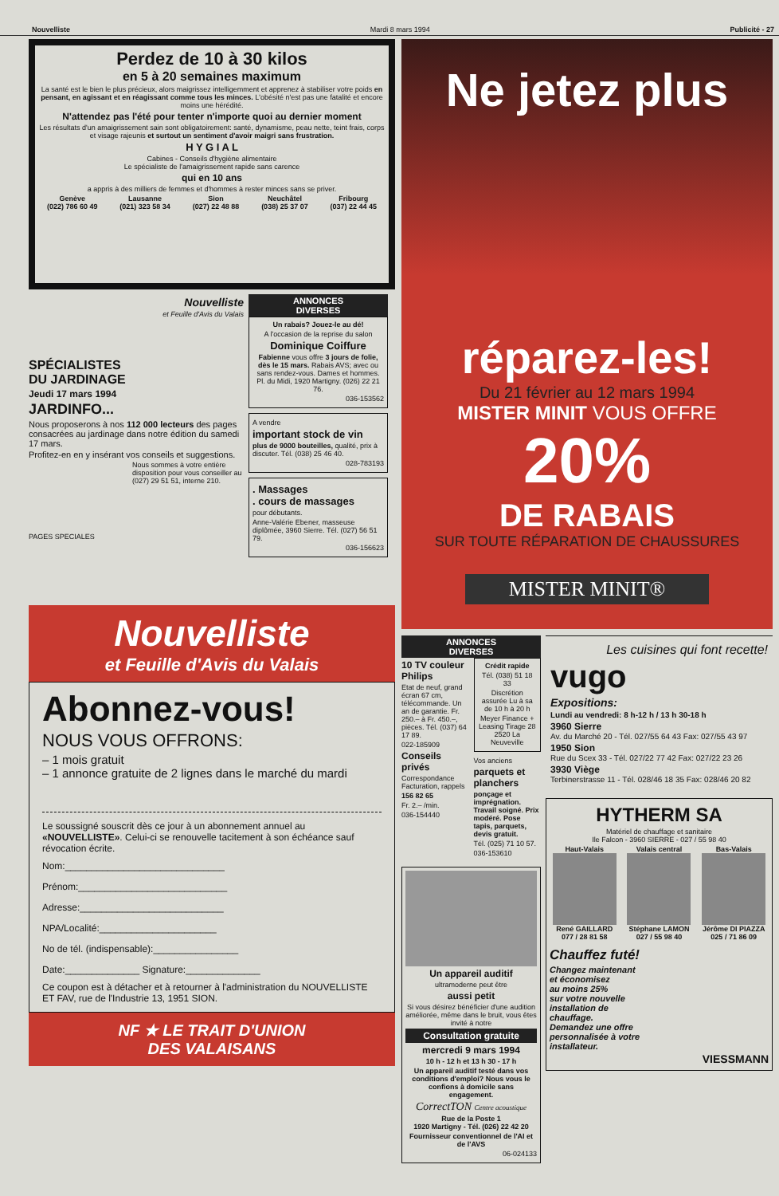Nouvelliste Mardi 8 mars 1994 Publicité - 27
Perdez de 10 à 30 kilos
en 5 à 20 semaines maximum
La santé est le bien le plus précieux, alors maigrissez intelligemment et apprenez à stabiliser votre poids en pensant, en agissant et en réagissant comme tous les minces. L'obésité n'est pas une fatalité et encore moins une hérédité.
N'attendez pas l'été pour tenter n'importe quoi au dernier moment
Les résultats d'un amaigrissement sain sont obligatoirement: santé, dynamisme, peau nette, teint frais, corps et visage rajeunis et surtout un sentiment d'avoir maigri sans frustration.
H Y G I A L
Cabines - Conseils d'hygiène alimentaire
Le spécialiste de l'amaigrissement rapide sans carence
qui en 10 ans
a appris à des milliers de femmes et d'hommes à rester minces sans se priver.
Genève
(022) 786 60 49 Lausanne
(021) 323 58 34 Sion
(027) 22 48 88 Neuchâtel
(038) 25 37 07 Fribourg
(037) 22 44 45
Nouvelliste
et Feuille d'Avis du Valais
SPÉCIALISTES
DU JARDINAGE
Jeudi 17 mars 1994
JARDINFO...
Nous proposerons à nos 112 000 lecteurs des pages consacrées au jardinage dans notre édition du samedi 17 mars.
Profitez-en en y insérant vos conseils et suggestions.
Nous sommes à votre entière disposition pour vous conseiller au (027) 29 51 51, interne 210.
PAGES SPECIALES
ANNONCES
DIVERSES
Un rabais? Jouez-le au dé!
A l'occasion de la reprise du salon
Dominique Coiffure
Fabienne vous offre 3 jours de folie, dès le 15 mars. Rabais AVS; avec ou sans rendez-vous. Dames et hommes. Pl. du Midi, 1920 Martigny. (026) 22 21 76.
036-153562
A vendre
important stock de vin
plus de 9000 bouteilles, qualité, prix à discuter. Tél. (038) 25 46 40.
028-783193
. Massages
. cours de massages
pour débutants.
Anne-Valérie Ebener, masseuse diplômée, 3960 Sierre. Tél. (027) 56 51 79.
036-156623
Nouvelliste
et Feuille d'Avis du Valais
Abonnez-vous!
NOUS VOUS OFFRONS:
– 1 mois gratuit
– 1 annonce gratuite de 2 lignes dans le marché du mardi
Le soussigné souscrit dès ce jour à un abonnement annuel au «NOUVELLISTE». Celui-ci se renouvelle tacitement à son échéance sauf révocation écrite.
Nom:______________________________
Prénom:____________________________
Adresse:___________________________
NPA/Localité:______________________
No de tél. (indispensable):________________
Date:______________ Signature:______________
Ce coupon est à détacher et à retourner à l'administration du NOUVELLISTE ET FAV, rue de l'Industrie 13, 1951 SION.
NF ★ LE TRAIT D'UNION
DES VALAISANS
Ne jetez plus
réparez-les!
Du 21 février au 12 mars 1994
MISTER MINIT VOUS OFFRE
20%
DE RABAIS
SUR TOUTE RÉPARATION DE CHAUSSURES
MISTER MINIT®
ANNONCES
DIVERSES
10 TV couleur Philips
Etat de neuf, grand écran 67 cm, télécommande. Un an de garantie. Fr. 250.– à Fr. 450.–, pièces. Tél. (037) 64 17 89.
022-185909
Conseils privés
Correspondance Facturation, rappels
156 82 65
Fr. 2.– /min.
036-154440
Crédit rapide
Tél. (038) 51 18 33
Discrétion assurée Lu à sa de 10 h à 20 h
Meyer Finance + Leasing Tirage 28 2520 La Neuveville
Vos anciens
parquets et planchers
ponçage et imprégnation. Travail soigné. Prix modéré. Pose tapis, parquets, devis gratuit.
Tél. (025) 71 10 57.
036-153610
Un appareil auditif
ultramoderne peut être
aussi petit
Si vous désirez bénéficier d'une audition améliorée, même dans le bruit, vous êtes invité à notre
Consultation gratuite
mercredi 9 mars 1994
10 h - 12 h et 13 h 30 - 17 h
Un appareil auditif testé dans vos conditions d'emploi? Nous vous le confions à domicile sans engagement.
CorrectTON Centre acoustique
Rue de la Poste 1
1920 Martigny - Tél. (026) 22 42 20
Fournisseur conventionnel de l'AI et de l'AVS
06-024133
Les cuisines qui font recette!
vugo
Expositions:
Lundi au vendredi: 8 h-12 h / 13 h 30-18 h
3960 Sierre
Av. du Marché 20 - Tél. 027/55 64 43 Fax: 027/55 43 97
1950 Sion
Rue du Scex 33 - Tél. 027/22 77 42 Fax: 027/22 23 26
3930 Viège
Terbinerstrasse 11 - Tél. 028/46 18 35 Fax: 028/46 20 82
HYTHERM SA
Matériel de chauffage et sanitaire
Ile Falcon - 3960 SIERRE - 027 / 55 98 40
Haut-Valais
René GAILLARD
077 / 28 81 58
Valais central
Stéphane LAMON
027 / 55 98 40
Bas-Valais
Jérôme DI PIAZZA
025 / 71 86 09
Chauffez futé!
Changez maintenant
et économisez
au moins 25%
sur votre nouvelle
installation de
chauffage.
Demandez une offre
personnalisée à votre
installateur.
VIESSMANN